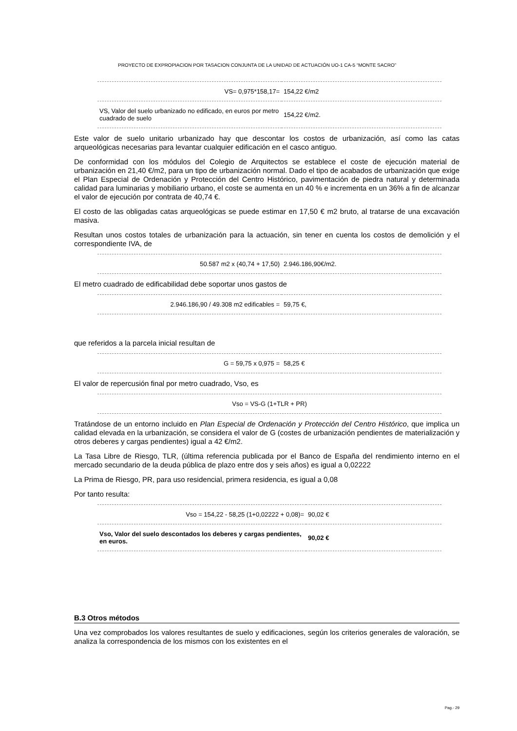PROYECTO DE EXPROPIACION POR TASACION CONJUNTA DE LA UNIDAD DE ACTUACIÓN UO-1 CA-5 “MONTE SACRO”
| VS= 0,975*158,17= | 154,22 €/m2 |
| VS, Valor del suelo urbanizado no edificado, en euros por metro cuadrado de suelo | 154,22 €/m2. |
Este valor de suelo unitario urbanizado hay que descontar los costos de urbanización, así como las catas arqueológicas necesarias para levantar cualquier edificación en el casco antiguo.
De conformidad con los módulos del Colegio de Arquitectos se establece el coste de ejecución material de urbanización en 21,40 €/m2, para un tipo de urbanización normal. Dado el tipo de acabados de urbanización que exige el Plan Especial de Ordenación y Protección del Centro Histórico, pavimentación de piedra natural y determinada calidad para luminarias y mobiliario urbano, el coste se aumenta en un 40 % e incrementa en un 36% a fin de alcanzar el valor de ejecución por contrata de 40,74 €.
El costo de las obligadas catas arqueológicas se puede estimar en 17,50 € m2 bruto, al tratarse de una excavación masiva.
Resultan unos costos totales de urbanización para la actuación, sin tener en cuenta los costos de demolición y el correspondiente IVA, de
| 50.587 m2 x (40,74 + 17,50) | 2.946.186,90€/m2. |
El metro cuadrado de edificabilidad debe soportar unos gastos de
| 2.946.186,90 / 49.308 m2 edificables = | 59,75 €, |
que referidos a la parcela inicial resultan de
| G = 59,75 x 0,975 = | 58,25 € |
El valor de repercusión final por metro cuadrado, Vso, es
| Vso = VS-G (1+TLR + PR) |
Tratándose de un entorno incluido en Plan Especial de Ordenación y Protección del Centro Histórico, que implica un calidad elevada en la urbanización, se considera el valor de G (costes de urbanización pendientes de materialización y otros deberes y cargas pendientes) igual a 42 €/m2.
La Tasa Libre de Riesgo, TLR, (última referencia publicada por el Banco de España del rendimiento interno en el mercado secundario de la deuda pública de plazo entre dos y seis años) es igual a 0,02222
La Prima de Riesgo, PR, para uso residencial, primera residencia, es igual a 0,08
Por tanto resulta:
| Vso = 154,22 - 58,25 (1+0,02222 + 0,08)= | 90,02 € |
| Vso, Valor del suelo descontados los deberes y cargas pendientes, en euros. | 90,02 € |
B.3 Otros métodos
Una vez comprobados los valores resultantes de suelo y edificaciones, según los criterios generales de valoración, se analiza la correspondencia de los mismos con los existentes en el
Pag.- 29